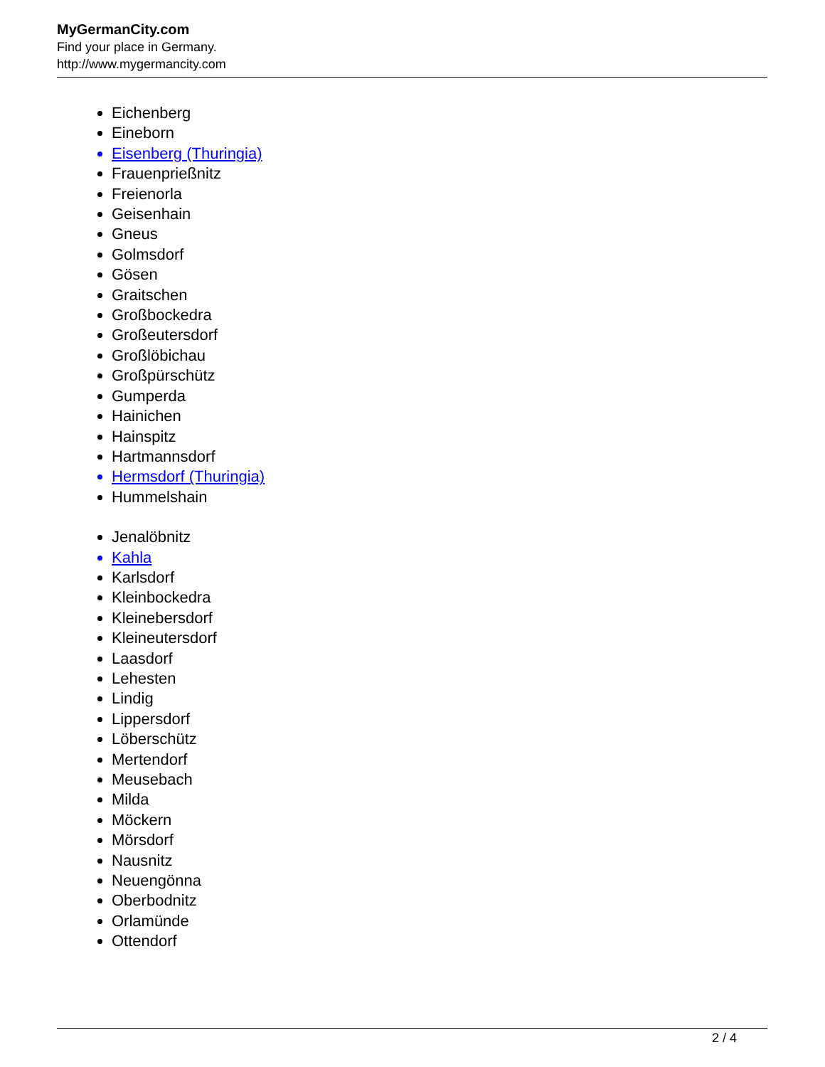MyGermanCity.com
Find your place in Germany.
http://www.mygermancity.com
Eichenberg
Eineborn
Eisenberg (Thuringia)
Frauenprießnitz
Freienorla
Geisenhain
Gneus
Golmsdorf
Gösen
Graitschen
Großbockedra
Großeutersdorf
Großlöbichau
Großpürschütz
Gumperda
Hainichen
Hainspitz
Hartmannsdorf
Hermsdorf (Thuringia)
Hummelshain
Jenalöbnitz
Kahla
Karlsdorf
Kleinbockedra
Kleinebersdorf
Kleineutersdorf
Laasdorf
Lehesten
Lindig
Lippersdorf
Löberschütz
Mertendorf
Meusebach
Milda
Möckern
Mörsdorf
Nausnitz
Neuengönna
Oberbodnitz
Orlamünde
Ottendorf
2 / 4